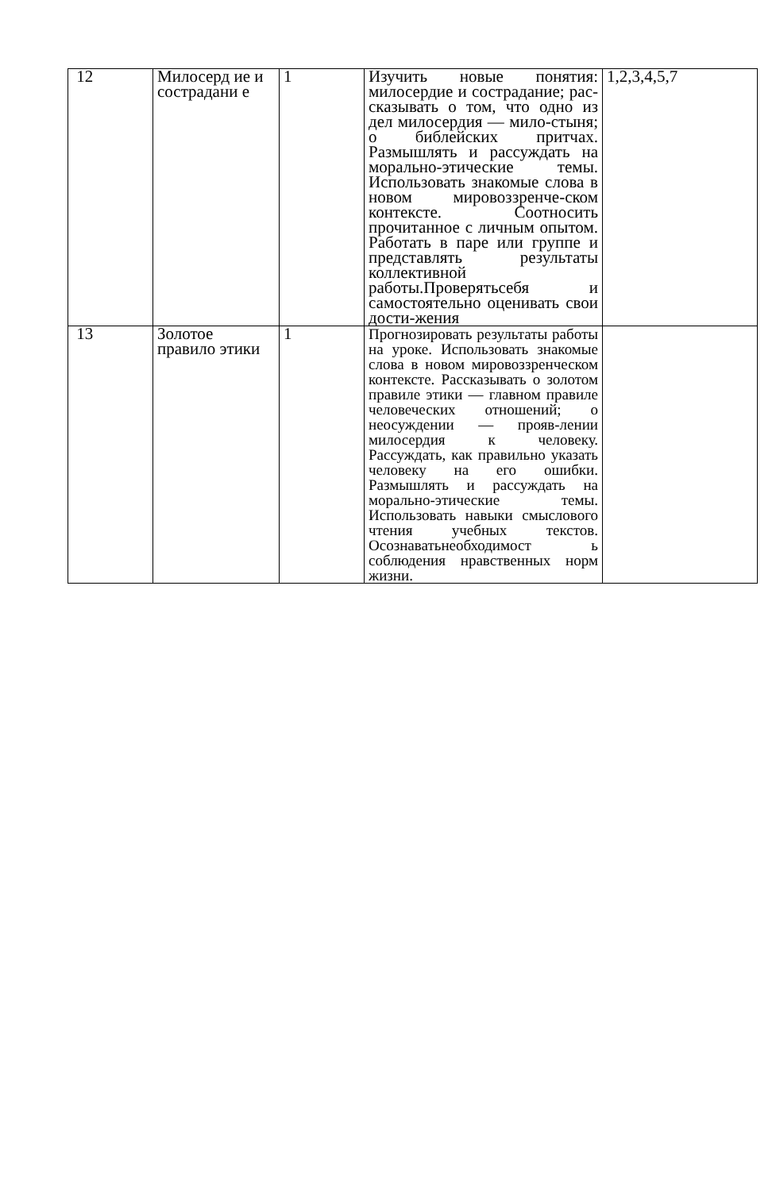| 12 | Милосерд ие и сострадани е | 1 | Изучить новые понятия: милосердие и сострадание; рас-сказывать о том, что одно из дел милосердия — мило-стыня; о библейских притчах. Размышлять и рассуждать на морально-этические темы. Использовать знакомые слова в новом мировоззренче-ском контексте. Соотносить прочитанное с личным опытом. Работать в паре или группе и представлять результаты коллективной работы.Проверятьсебя и самостоятельно оценивать свои дости-жения | 1,2,3,4,5,7 |
| 13 | Золотое правило этики | 1 | Прогнозировать результаты работы на уроке. Использовать знакомые слова в новом мировоззренческом контексте. Рассказывать о золотом правиле этики — главном правиле человеческих отношений; о неосуждении — прояв-лении милосердия к человеку. Рассуждать, как правильно указать человеку на его ошибки. Размышлять и рассуждать на морально-этические темы. Использовать навыки смыслового чтения учебных текстов. Осознаватьнеобходимост ь соблюдения нравственных норм жизни. | |